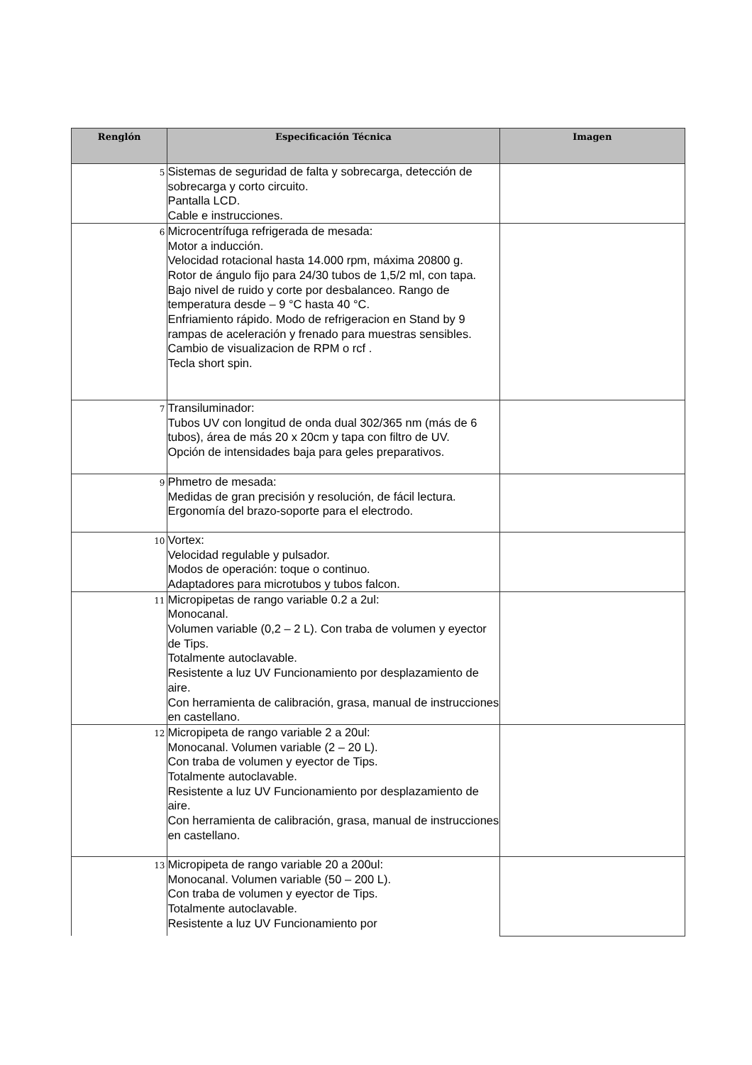| Renglón | Especificación Técnica | Imagen |
| --- | --- | --- |
| 5 | Sistemas de seguridad de falta y sobrecarga, detección de sobrecarga y corto circuito. Pantalla LCD. Cable e instrucciones. | |
| 6 | Microcentrífuga refrigerada de mesada: Motor a inducción. Velocidad rotacional hasta 14.000 rpm, máxima 20800 g. Rotor de ángulo fijo para 24/30 tubos de 1,5/2 ml, con tapa. Bajo nivel de ruido y corte por desbalanceo. Rango de temperatura desde – 9 °C hasta 40 °C. Enfriamiento rápido. Modo de refrigeracion en Stand by 9 rampas de aceleración y frenado para muestras sensibles. Cambio de visualizacion de RPM o rcf . Tecla short spin. | |
| 7 | Transiluminador: Tubos UV con longitud de onda dual 302/365 nm (más de 6 tubos), área de más 20 x 20cm y tapa con filtro de UV. Opción de intensidades baja para geles preparativos. | |
| 9 | Phmetro de mesada: Medidas de gran precisión y resolución, de fácil lectura. Ergonomía del brazo-soporte para el electrodo. | |
| 10 | Vortex: Velocidad regulable y pulsador. Modos de operación: toque o continuo. Adaptadores para microtubos y tubos falcon. | |
| 11 | Micropipetas de rango variable 0.2 a 2ul: Monocanal. Volumen variable (0,2 – 2 L). Con traba de volumen y eyector de Tips. Totalmente autoclavable. Resistente a luz UV Funcionamiento por desplazamiento de aire. Con herramienta de calibración, grasa, manual de instrucciones en castellano. | |
| 12 | Micropipeta de rango variable 2 a 20ul: Monocanal. Volumen variable (2 – 20 L). Con traba de volumen y eyector de Tips. Totalmente autoclavable. Resistente a luz UV Funcionamiento por desplazamiento de aire. Con herramienta de calibración, grasa, manual de instrucciones en castellano. | |
| 13 | Micropipeta de rango variable 20 a 200ul: Monocanal. Volumen variable (50 – 200 L). Con traba de volumen y eyector de Tips. Totalmente autoclavable. Resistente a luz UV Funcionamiento por | |